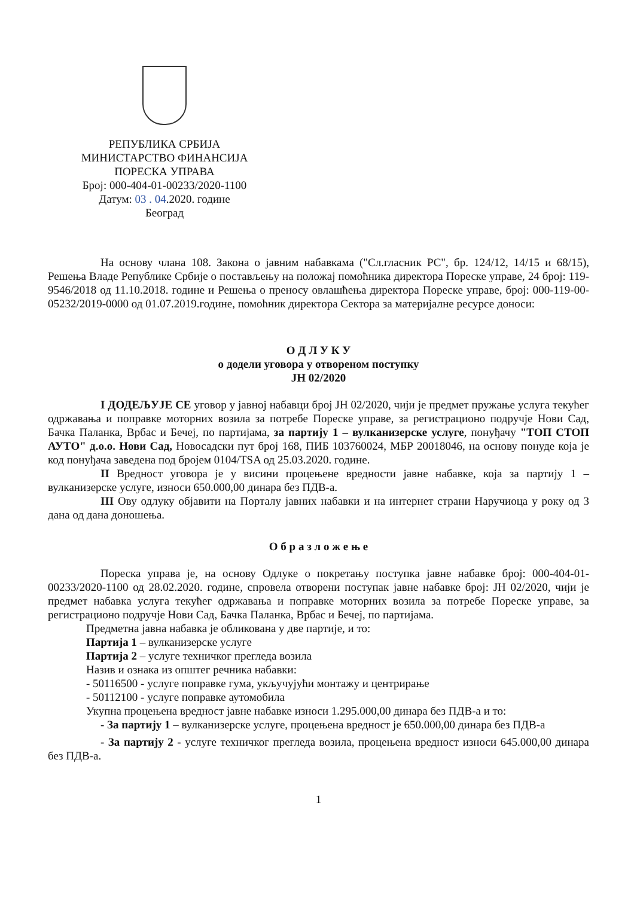РЕПУБЛИКА СРБИЈА
МИНИСТАРСТВО ФИНАНСИЈА
ПОРЕСКА УПРАВА
Број: 000-404-01-00233/2020-1100
Датум: 03 . 04.2020. године
Београд
На основу члана 108. Закона о јавним набавкама ("Сл.гласник РС", бр. 124/12, 14/15 и 68/15), Решења Владе Републике Србије о постављењу на положај помоћника директора Пореске управе, 24 број: 119-9546/2018 од 11.10.2018. године и Решења о преносу овлашћења директора Пореске управе, број: 000-119-00-05232/2019-0000 од 01.07.2019.године, помоћник директора Сектора за материјалне ресурсе доноси:
О Д Л У К У
о додели уговора у отвореном поступку
ЈН 02/2020
I ДОДЕЉУЈЕ СЕ уговор у јавној набавци број ЈН 02/2020, чији је предмет пружање услуга текућег одржавања и поправке моторних возила за потребе Пореске управе, за регистрационо подручје Нови Сад, Бачка Паланка, Врбас и Бечеј, по партијама, за партију 1 – вулканизерске услуге, понуђачу "ТОП СТОП АУТО" д.о.о. Нови Сад, Новосадски пут број 168, ПИБ 103760024, МБР 20018046, на основу понуде која је код понуђача заведена под бројем 0104/TSA од 25.03.2020. године.
II Вредност уговора је у висини процењене вредности јавне набавке, која за партију 1 – вулканизерске услуге, износи 650.000,00 динара без ПДВ-а.
III Ову одлуку објавити на Порталу јавних набавки и на интернет страни Наручиоца у року од 3 дана од дана доношења.
О б р а з л о ж е њ е
Пореска управа је, на основу Одлуке о покретању поступка јавне набавке број: 000-404-01-00233/2020-1100 од 28.02.2020. године, спровела отворени поступак јавне набавке број: ЈН 02/2020, чији је предмет набавка услуга текућег одржавања и поправке моторних возила за потребе Пореске управе, за регистрационо подручје Нови Сад, Бачка Паланка, Врбас и Бечеј, по партијама.
Предметна јавна набавка је обликована у две партије, и то:
Партија 1 – вулканизерске услуге
Партија 2 – услуге техничког прегледа возила
Назив и ознака из општег речника набавки:
- 50116500 - услуге поправке гума, укључујући монтажу и центрирање
- 50112100 - услуге поправке аутомобила
Укупна процењена вредност јавне набавке износи 1.295.000,00 динара без ПДВ-а и то:
- За партију 1 – вулканизерске услуге, процењена вредност је 650.000,00 динара без ПДВ-а
- За партију 2 - услуге техничког прегледа возила, процењена вредност износи 645.000,00 динара без ПДВ-а.
1